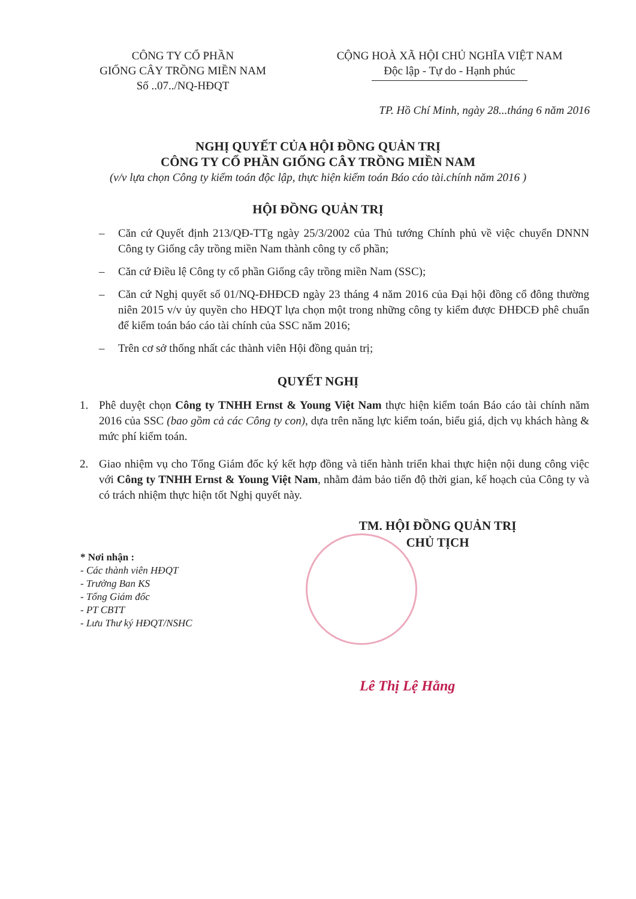CÔNG TY CỔ PHẦN
GIỐNG CÂY TRỒNG MIỀN NAM
Số ..07../NQ-HĐQT
CỘNG HOÀ XÃ HỘI CHỦ NGHĨA VIỆT NAM
Độc lập - Tự do - Hạnh phúc
TP. Hồ Chí Minh, ngày 28...tháng 6 năm 2016
NGHỊ QUYẾT CỦA HỘI ĐỒNG QUẢN TRỊ
CÔNG TY CỔ PHẦN GIỐNG CÂY TRỒNG MIỀN NAM
(v/v lựa chọn Công ty kiểm toán độc lập, thực hiện kiểm toán Báo cáo tài.chính năm 2016 )
HỘI ĐỒNG QUẢN TRỊ
– Căn cứ Quyết định 213/QĐ-TTg ngày 25/3/2002 của Thủ tướng Chính phủ về việc chuyển DNNN Công ty Giống cây trồng miền Nam thành công ty cổ phần;
– Căn cứ Điều lệ Công ty cổ phần Giống cây trồng miền Nam (SSC);
– Căn cứ Nghị quyết số 01/NQ-ĐHĐCĐ ngày 23 tháng 4 năm 2016 của Đại hội đồng cổ đông thường niên 2015 v/v ủy quyền cho HĐQT lựa chọn một trong những công ty kiểm được ĐHĐCĐ phê chuẩn để kiểm toán báo cáo tài chính của SSC năm 2016;
– Trên cơ sở thống nhất các thành viên Hội đồng quản trị;
QUYẾT NGHỊ
1. Phê duyệt chọn Công ty TNHH Ernst & Young Việt Nam thực hiện kiểm toán Báo cáo tài chính năm 2016 của SSC (bao gồm cả các Công ty con), dựa trên năng lực kiểm toán, biểu giá, dịch vụ khách hàng & mức phí kiểm toán.
2. Giao nhiệm vụ cho Tổng Giám đốc ký kết hợp đồng và tiến hành triển khai thực hiện nội dung công việc với Công ty TNHH Ernst & Young Việt Nam, nhằm đảm bảo tiến độ thời gian, kế hoạch của Công ty và có trách nhiệm thực hiện tốt Nghị quyết này.
TM. HỘI ĐỒNG QUẢN TRỊ
CHỦ TỊCH
* Nơi nhận :
- Các thành viên HĐQT
- Trưởng Ban KS
- Tổng Giám đốc
- PT CBTT
- Lưu Thư ký HĐQT/NSHC
Lê Thị Lệ Hằng